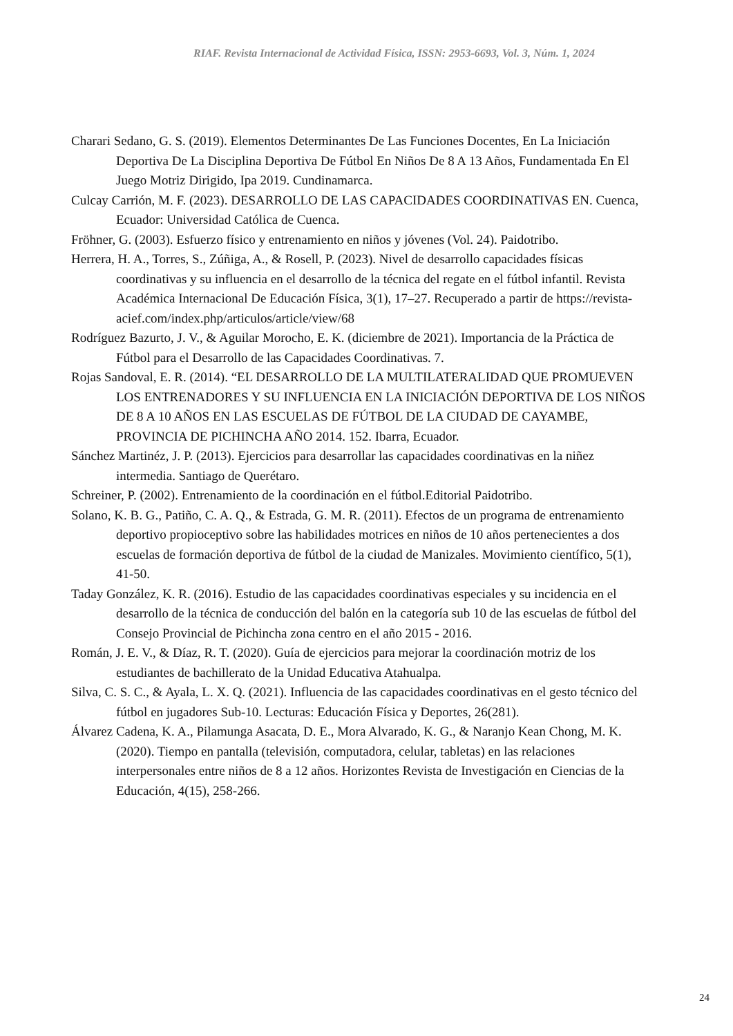RIAF. Revista Internacional de Actividad Física, ISSN: 2953-6693, Vol. 3, Núm. 1, 2024
Charari Sedano, G. S. (2019). Elementos Determinantes De Las Funciones Docentes, En La Iniciación Deportiva De La Disciplina Deportiva De Fútbol En Niños De 8 A 13 Años, Fundamentada En El Juego Motriz Dirigido, Ipa 2019. Cundinamarca.
Culcay Carrión, M. F. (2023). DESARROLLO DE LAS CAPACIDADES COORDINATIVAS EN. Cuenca, Ecuador: Universidad Católica de Cuenca.
Fröhner, G. (2003). Esfuerzo físico y entrenamiento en niños y jóvenes (Vol. 24). Paidotribo.
Herrera, H. A., Torres, S., Zúñiga, A., & Rosell, P. (2023). Nivel de desarrollo capacidades físicas coordinativas y su influencia en el desarrollo de la técnica del regate en el fútbol infantil. Revista Académica Internacional De Educación Física, 3(1), 17–27. Recuperado a partir de https://revista-acief.com/index.php/articulos/article/view/68
Rodríguez Bazurto, J. V., & Aguilar Morocho, E. K. (diciembre de 2021). Importancia de la Práctica de Fútbol para el Desarrollo de las Capacidades Coordinativas. 7.
Rojas Sandoval, E. R. (2014). “EL DESARROLLO DE LA MULTILATERALIDAD QUE PROMUEVEN LOS ENTRENADORES Y SU INFLUENCIA EN LA INICIACIÓN DEPORTIVA DE LOS NIÑOS DE 8 A 10 AÑOS EN LAS ESCUELAS DE FÚTBOL DE LA CIUDAD DE CAYAMBE, PROVINCIA DE PICHINCHA AÑO 2014. 152. Ibarra, Ecuador.
Sánchez Martinéz, J. P. (2013). Ejercicios para desarrollar las capacidades coordinativas en la niñez intermedia. Santiago de Querétaro.
Schreiner, P. (2002). Entrenamiento de la coordinación en el fútbol.Editorial Paidotribo.
Solano, K. B. G., Patiño, C. A. Q., & Estrada, G. M. R. (2011). Efectos de un programa de entrenamiento deportivo propioceptivo sobre las habilidades motrices en niños de 10 años pertenecientes a dos escuelas de formación deportiva de fútbol de la ciudad de Manizales. Movimiento científico, 5(1), 41-50.
Taday González, K. R. (2016). Estudio de las capacidades coordinativas especiales y su incidencia en el desarrollo de la técnica de conducción del balón en la categoría sub 10 de las escuelas de fútbol del Consejo Provincial de Pichincha zona centro en el año 2015 - 2016.
Román, J. E. V., & Díaz, R. T. (2020). Guía de ejercicios para mejorar la coordinación motriz de los estudiantes de bachillerato de la Unidad Educativa Atahualpa.
Silva, C. S. C., & Ayala, L. X. Q. (2021). Influencia de las capacidades coordinativas en el gesto técnico del fútbol en jugadores Sub-10. Lecturas: Educación Física y Deportes, 26(281).
Álvarez Cadena, K. A., Pilamunga Asacata, D. E., Mora Alvarado, K. G., & Naranjo Kean Chong, M. K. (2020). Tiempo en pantalla (televisión, computadora, celular, tabletas) en las relaciones interpersonales entre niños de 8 a 12 años. Horizontes Revista de Investigación en Ciencias de la Educación, 4(15), 258-266.
24